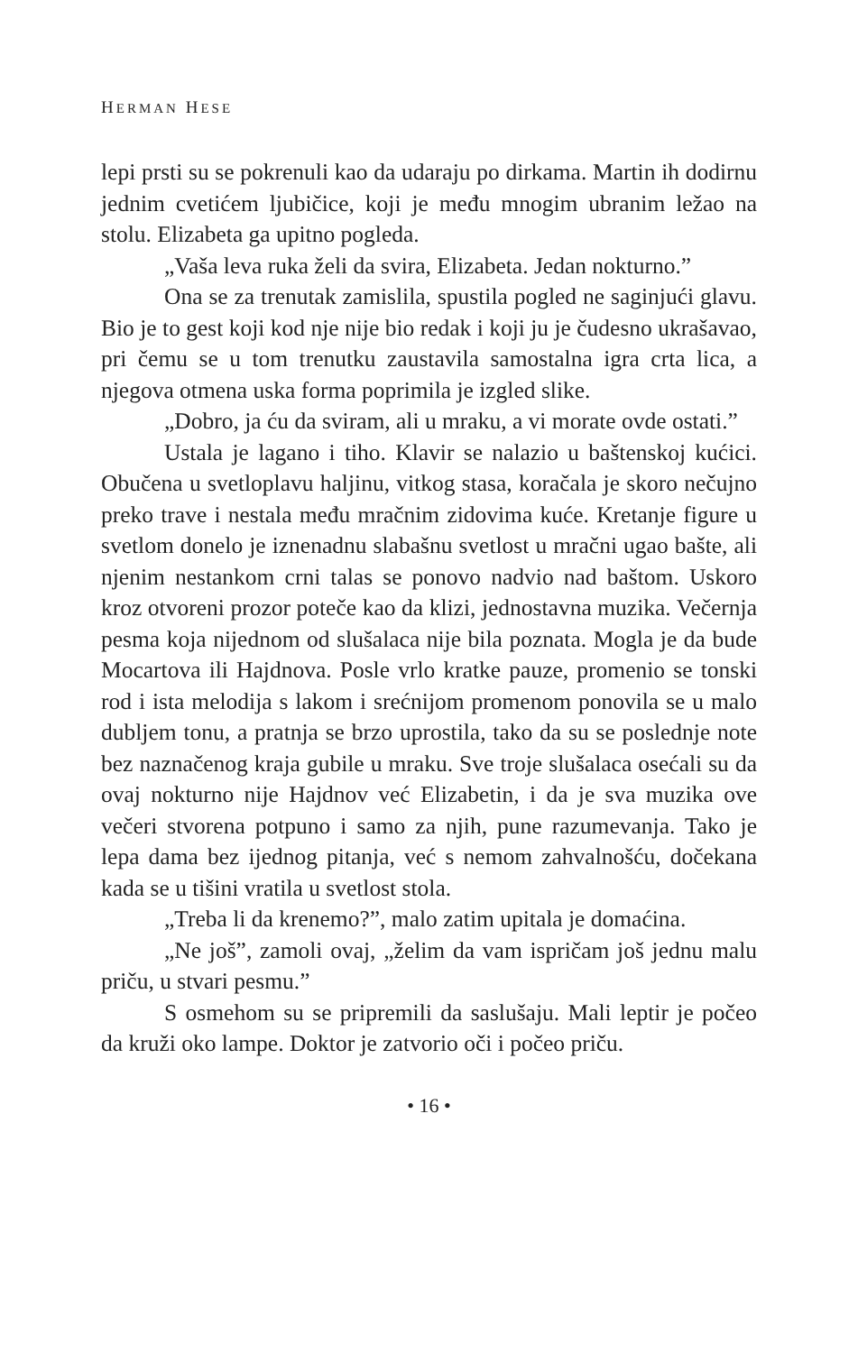HERMAN HESE
lepi prsti su se pokrenuli kao da udaraju po dirkama. Martin ih dodirnu jednim cvetićem ljubičice, koji je među mnogim ubranim ležao na stolu. Elizabeta ga upitno pogleda.
„Vaša leva ruka želi da svira, Elizabeta. Jedan nokturno.”
Ona se za trenutak zamislila, spustila pogled ne saginjući glavu. Bio je to gest koji kod nje nije bio redak i koji ju je čudesno ukrašavao, pri čemu se u tom trenutku zaustavila samostalna igra crta lica, a njegova otmena uska forma poprimila je izgled slike.
„Dobro, ja ću da sviram, ali u mraku, a vi morate ovde ostati.”
Ustala je lagano i tiho. Klavir se nalazio u baštenskoj kućici. Obučena u svetloplavu haljinu, vitkog stasa, koračala je skoro nečujno preko trave i nestala među mračnim zidovima kuće. Kretanje figure u svetlom donelo je iznenadnu slabašnu svetlost u mračni ugao bašte, ali njenim nestankom crni talas se ponovo nadvio nad baštom. Uskoro kroz otvoreni prozor poteče kao da klizi, jednostavna muzika. Večernja pesma koja nijednom od slušalaca nije bila poznata. Mogla je da bude Mocartova ili Hajdnova. Posle vrlo kratke pauze, promenio se tonski rod i ista melodija s lakom i srećnijom promenom ponovila se u malo dubljem tonu, a pratnja se brzo uprostila, tako da su se poslednje note bez naznačenog kraja gubile u mraku. Sve troje slušalaca osećali su da ovaj nokturno nije Hajdnov već Elizabetin, i da je sva muzika ove večeri stvorena potpuno i samo za njih, pune razumevanja. Tako je lepa dama bez ijednog pitanja, već s nemom zahvalnošću, dočekana kada se u tišini vratila u svetlost stola.
„Treba li da krenemo?”, malo zatim upitala je domaćina.
„Ne još”, zamoli ovaj, „želim da vam ispričam još jednu malu priču, u stvari pesmu.”
S osmehom su se pripremili da saslušaju. Mali leptir je počeo da kruži oko lampe. Doktor je zatvorio oči i počeo priču.
• 16 •